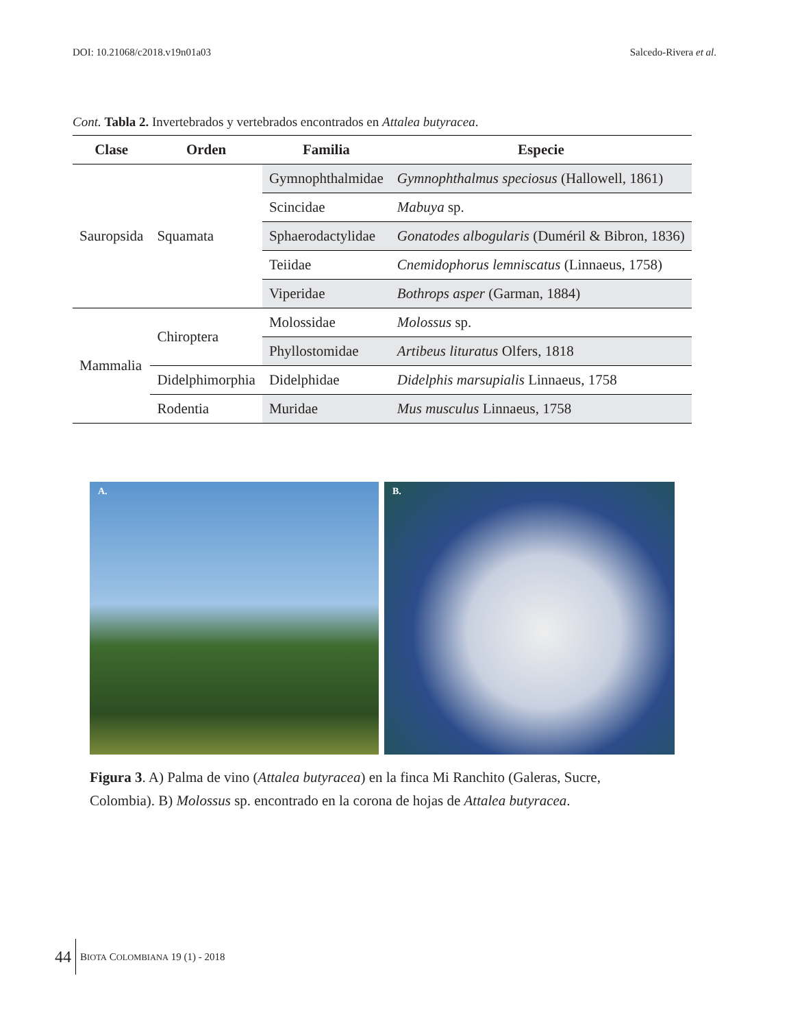DOI: 10.21068/c2018.v19n01a03 Salcedo-Rivera et al.
Cont. Tabla 2. Invertebrados y vertebrados encontrados en Attalea butyracea.
| Clase | Orden | Familia | Especie |
| --- | --- | --- | --- |
| Sauropsida | Squamata | Gymnophthalmidae | Gymnophthalmus speciosus (Hallowell, 1861) |
| | | Scincidae | Mabuya sp. |
| | | Sphaerodactylidae | Gonatodes albogularis (Duméril & Bibron, 1836) |
| | | Teiidae | Cnemidophorus lemniscatus (Linnaeus, 1758) |
| | | Viperidae | Bothrops asper (Garman, 1884) |
| Mammalia | Chiroptera | Molossidae | Molossus sp. |
| | | Phyllostomidae | Artibeus lituratus Olfers, 1818 |
| | Didelphimorphia | Didelphidae | Didelphis marsupialis Linnaeus, 1758 |
| | Rodentia | Muridae | Mus musculus Linnaeus, 1758 |
A. B.
Figura 3. A) Palma de vino (Attalea butyracea) en la finca Mi Ranchito (Galeras, Sucre, Colombia). B) Molossus sp. encontrado en la corona de hojas de Attalea butyracea.
44 BIOTA COLOMBIANA 19 (1) - 2018